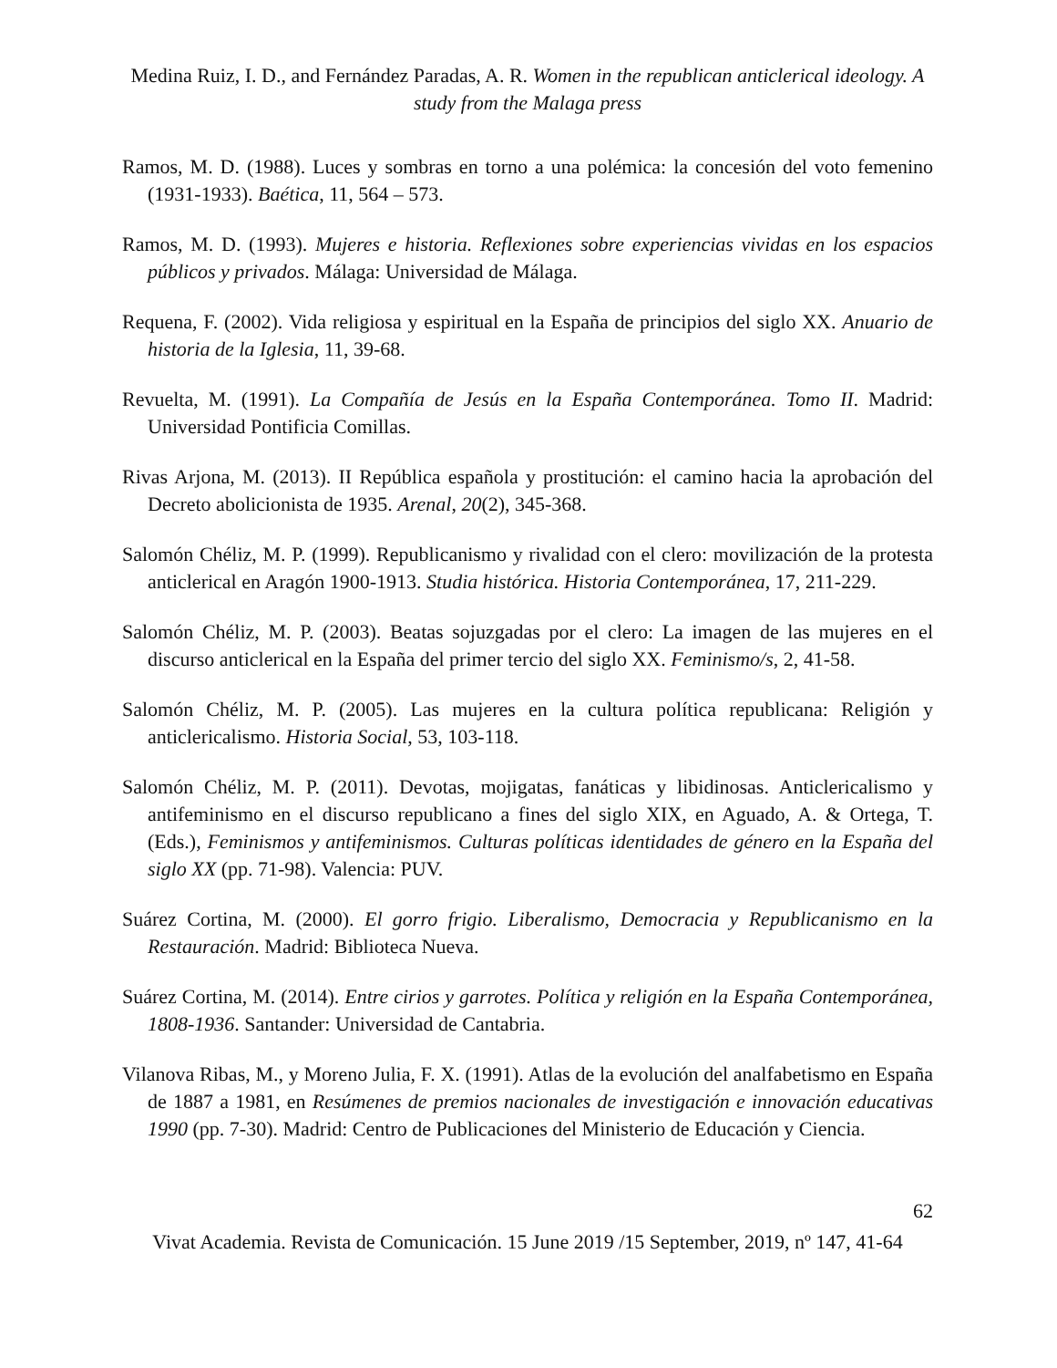Medina Ruiz, I. D., and Fernández Paradas, A. R. Women in the republican anticlerical ideology. A study from the Malaga press
Ramos, M. D. (1988). Luces y sombras en torno a una polémica: la concesión del voto femenino (1931-1933). Baética, 11, 564 – 573.
Ramos, M. D. (1993). Mujeres e historia. Reflexiones sobre experiencias vividas en los espacios públicos y privados. Málaga: Universidad de Málaga.
Requena, F. (2002). Vida religiosa y espiritual en la España de principios del siglo XX. Anuario de historia de la Iglesia, 11, 39-68.
Revuelta, M. (1991). La Compañía de Jesús en la España Contemporánea. Tomo II. Madrid: Universidad Pontificia Comillas.
Rivas Arjona, M. (2013). II República española y prostitución: el camino hacia la aprobación del Decreto abolicionista de 1935. Arenal, 20(2), 345-368.
Salomón Chéliz, M. P. (1999). Republicanismo y rivalidad con el clero: movilización de la protesta anticlerical en Aragón 1900-1913. Studia histórica. Historia Contemporánea, 17, 211-229.
Salomón Chéliz, M. P. (2003). Beatas sojuzgadas por el clero: La imagen de las mujeres en el discurso anticlerical en la España del primer tercio del siglo XX. Feminismo/s, 2, 41-58.
Salomón Chéliz, M. P. (2005). Las mujeres en la cultura política republicana: Religión y anticlericalismo. Historia Social, 53, 103-118.
Salomón Chéliz, M. P. (2011). Devotas, mojigatas, fanáticas y libidinosas. Anticlericalismo y antifeminismo en el discurso republicano a fines del siglo XIX, en Aguado, A. & Ortega, T. (Eds.), Feminismos y antifeminismos. Culturas políticas identidades de género en la España del siglo XX (pp. 71-98). Valencia: PUV.
Suárez Cortina, M. (2000). El gorro frigio. Liberalismo, Democracia y Republicanismo en la Restauración. Madrid: Biblioteca Nueva.
Suárez Cortina, M. (2014). Entre cirios y garrotes. Política y religión en la España Contemporánea, 1808-1936. Santander: Universidad de Cantabria.
Vilanova Ribas, M., y Moreno Julia, F. X. (1991). Atlas de la evolución del analfabetismo en España de 1887 a 1981, en Resúmenes de premios nacionales de investigación e innovación educativas 1990 (pp. 7-30). Madrid: Centro de Publicaciones del Ministerio de Educación y Ciencia.
62
Vivat Academia. Revista de Comunicación. 15 June 2019 /15 September, 2019, nº 147, 41-64